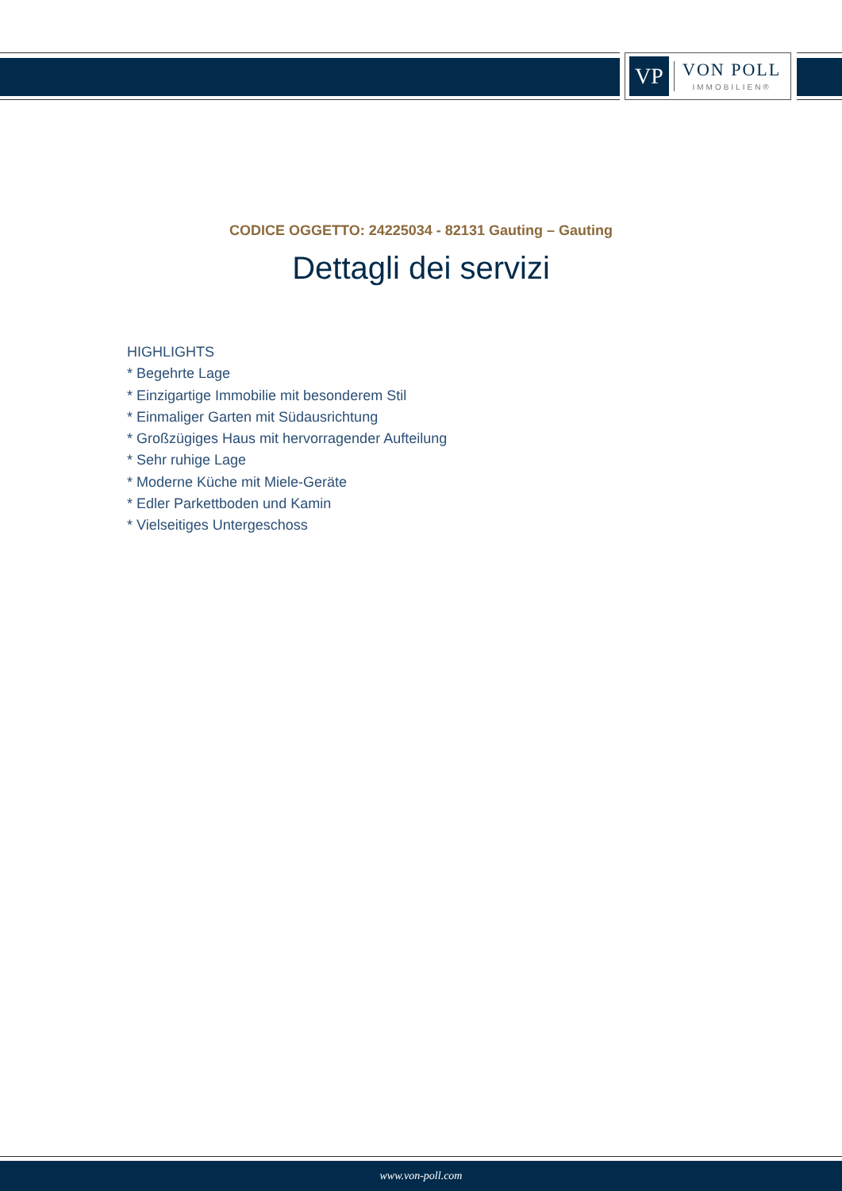VP
VON POLL
IMMOBILIEN®
CODICE OGGETTO: 24225034 - 82131 Gauting – Gauting
Dettagli dei servizi
HIGHLIGHTS
* Begehrte Lage
* Einzigartige Immobilie mit besonderem Stil
* Einmaliger Garten mit Südausrichtung
* Großzügiges Haus mit hervorragender Aufteilung
* Sehr ruhige Lage
* Moderne Küche mit Miele-Geräte
* Edler Parkettboden und Kamin
* Vielseitiges Untergeschoss
www.von-poll.com